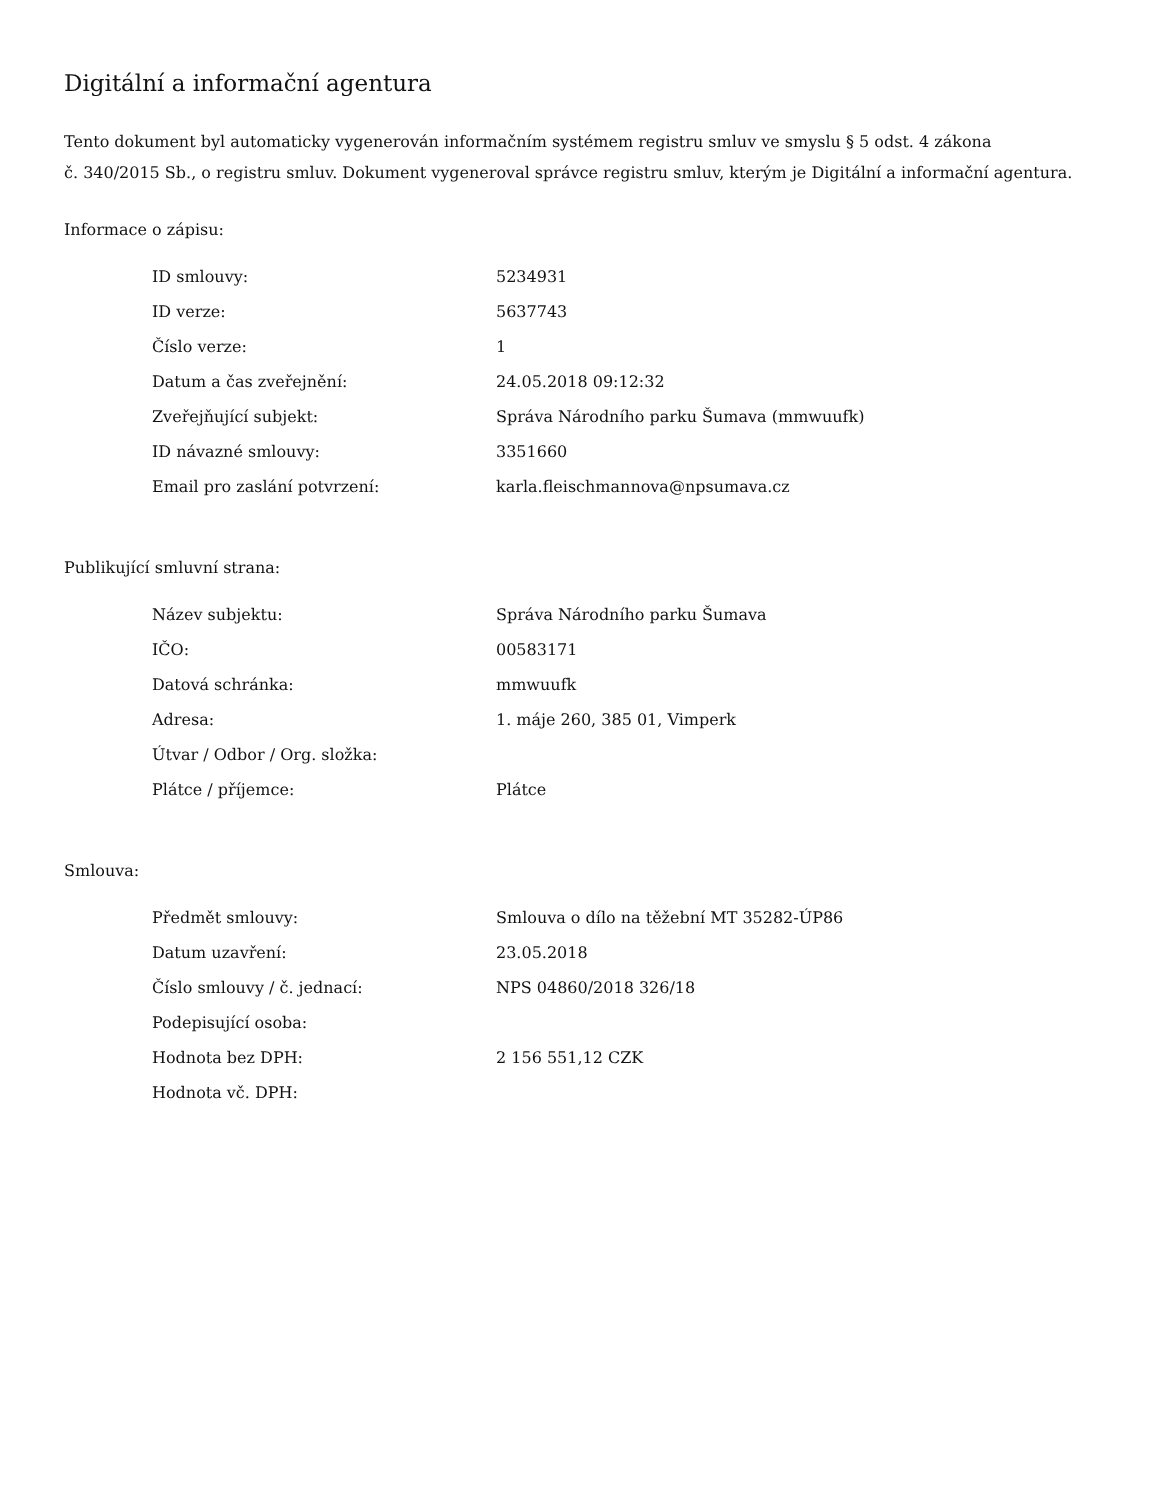Digitální a informační agentura
Tento dokument byl automaticky vygenerován informačním systémem registru smluv ve smyslu § 5 odst. 4 zákona
č. 340/2015 Sb., o registru smluv. Dokument vygeneroval správce registru smluv, kterým je Digitální a informační agentura.
Informace o zápisu:
| ID smlouvy: | 5234931 |
| ID verze: | 5637743 |
| Číslo verze: | 1 |
| Datum a čas zveřejnění: | 24.05.2018 09:12:32 |
| Zveřejňující subjekt: | Správa Národního parku Šumava (mmwuufk) |
| ID návazné smlouvy: | 3351660 |
| Email pro zaslání potvrzení: | karla.fleischmannova@npsumava.cz |
Publikující smluvní strana:
| Název subjektu: | Správa Národního parku Šumava |
| IČO: | 00583171 |
| Datová schránka: | mmwuufk |
| Adresa: | 1. máje 260, 385 01, Vimperk |
| Útvar / Odbor / Org. složka: | |
| Plátce / příjemce: | Plátce |
Smlouva:
| Předmět smlouvy: | Smlouva o dílo na těžební MT 35282-ÚP86 |
| Datum uzavření: | 23.05.2018 |
| Číslo smlouvy / č. jednací: | NPS 04860/2018 326/18 |
| Podepisující osoba: | |
| Hodnota bez DPH: | 2 156 551,12 CZK |
| Hodnota vč. DPH: | |